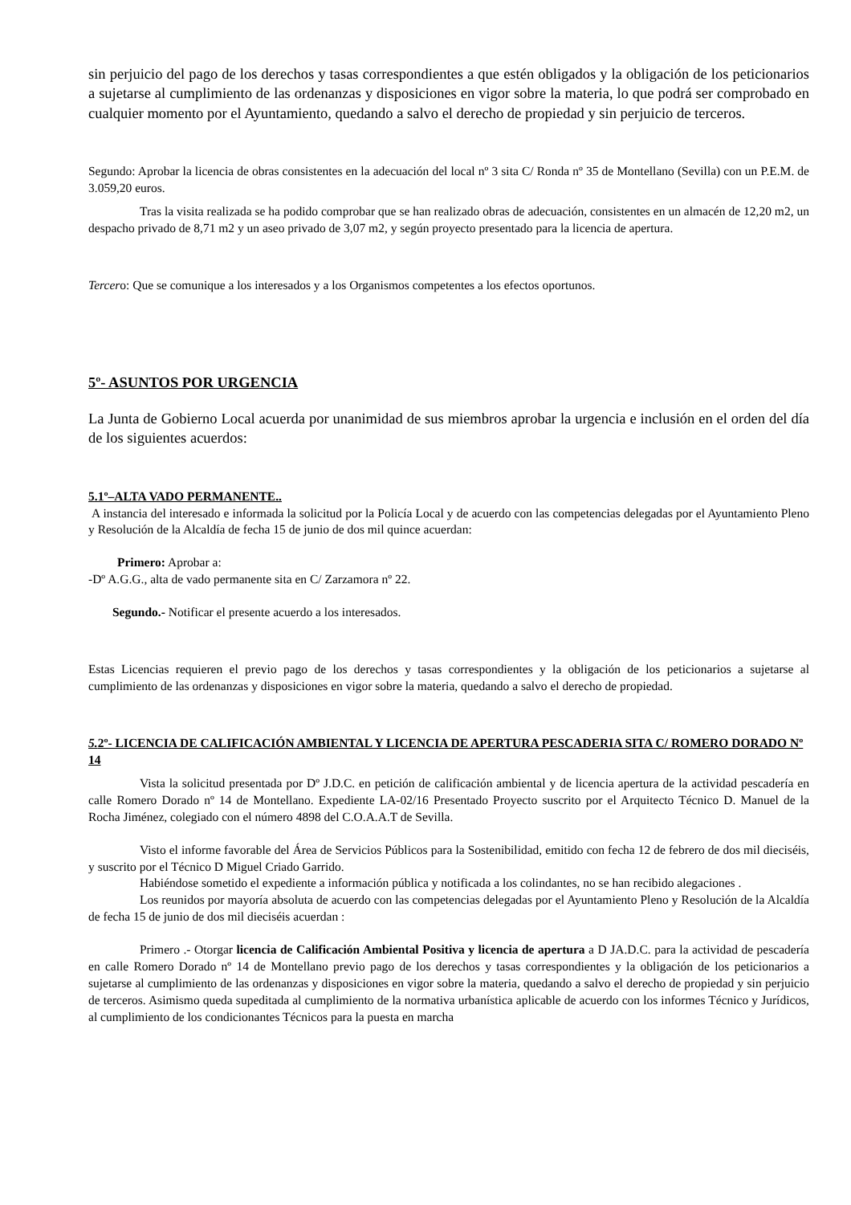sin perjuicio del pago de los derechos y tasas correspondientes a que estén obligados y la obligación de los peticionarios a sujetarse al cumplimiento de las ordenanzas y disposiciones en vigor sobre la materia, lo que podrá ser comprobado en cualquier momento por el Ayuntamiento, quedando a salvo el derecho de propiedad y sin perjuicio de terceros.
Segundo: Aprobar la licencia de obras consistentes en la adecuación del local nº 3 sita C/ Ronda nº 35 de Montellano (Sevilla) con un P.E.M. de 3.059,20 euros.
Tras la visita realizada se ha podido comprobar que se han realizado obras de adecuación, consistentes en un almacén de 12,20 m2, un despacho privado de 8,71 m2 y un aseo privado de 3,07 m2, y según proyecto presentado para la licencia de apertura.
Tercero: Que se comunique a los interesados y a los Organismos competentes a los efectos oportunos.
5º- ASUNTOS POR URGENCIA
La Junta de Gobierno Local acuerda por unanimidad de sus miembros aprobar la urgencia e inclusión en el orden del día de los siguientes acuerdos:
5.1º–ALTA VADO PERMANENTE..
A instancia del interesado e informada la solicitud por la Policía Local y de acuerdo con las competencias delegadas por el Ayuntamiento Pleno y Resolución de la Alcaldía de fecha 15 de junio de dos mil quince acuerdan:
Primero: Aprobar a:
-Dº A.G.G., alta de vado permanente sita en C/ Zarzamora nº 22.
Segundo.- Notificar el presente acuerdo a los interesados.
Estas Licencias requieren el previo pago de los derechos y tasas correspondientes y la obligación de los peticionarios a sujetarse al cumplimiento de las ordenanzas y disposiciones en vigor sobre la materia, quedando a salvo el derecho de propiedad.
5. 2º- LICENCIA DE CALIFICACIÓN AMBIENTAL Y LICENCIA DE APERTURA PESCADERIA SITA C/ ROMERO DORADO Nº 14
Vista la solicitud presentada por Dº J.D.C. en petición de calificación ambiental y de licencia apertura de la actividad pescadería en calle Romero Dorado nº 14 de Montellano. Expediente LA-02/16 Presentado Proyecto suscrito por el Arquitecto Técnico D. Manuel de la Rocha Jiménez, colegiado con el número 4898 del C.O.A.A.T de Sevilla.
Visto el informe favorable del Área de Servicios Públicos para la Sostenibilidad, emitido con fecha 12 de febrero de dos mil dieciséis, y suscrito por el Técnico D Miguel Criado Garrido.
Habiéndose sometido el expediente a información pública y notificada a los colindantes, no se han recibido alegaciones .
Los reunidos por mayoría absoluta de acuerdo con las competencias delegadas por el Ayuntamiento Pleno y Resolución de la Alcaldía de fecha 15 de junio de dos mil dieciséis acuerdan :
Primero .- Otorgar licencia de Calificación Ambiental Positiva y licencia de apertura a D JA.D.C. para la actividad de pescadería en calle Romero Dorado nº 14 de Montellano previo pago de los derechos y tasas correspondientes y la obligación de los peticionarios a sujetarse al cumplimiento de las ordenanzas y disposiciones en vigor sobre la materia, quedando a salvo el derecho de propiedad y sin perjuicio de terceros. Asimismo queda supeditada al cumplimiento de la normativa urbanística aplicable de acuerdo con los informes Técnico y Jurídicos, al cumplimiento de los condicionantes Técnicos para la puesta en marcha